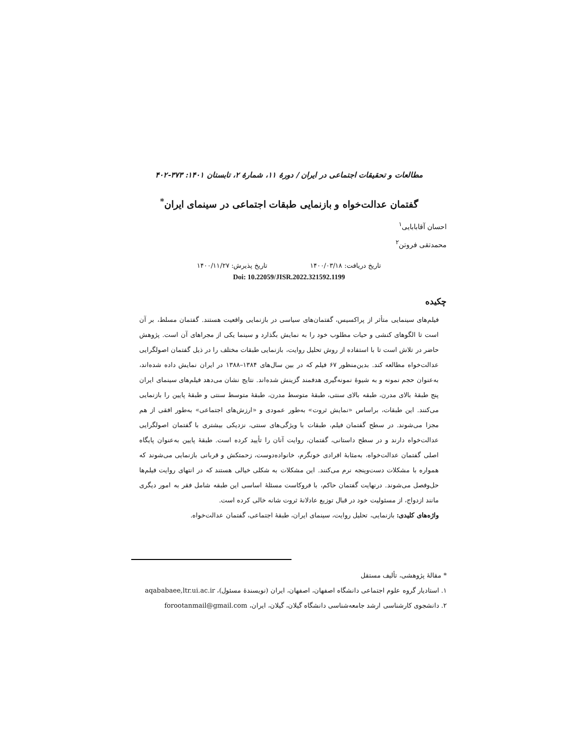مطالعات و تحقیقات اجتماعی در ایران / دورۀ ۱۱، شمارۀ ۲، تابستان ۱۴۰۱: ۳۷۳-۴۰۲
گفتمان عدالت‌خواه و بازنمایی طبقات اجتماعی در سینمای ایران<sup>*</sup>
احسان آقابابایی<sup>۱</sup>
محمدتقی فروتن<sup>۲</sup>
تاریخ دریافت: ۱۴۰۰/۰۳/۱۸ تاریخ پذیرش: ۱۴۰۰/۱۱/۲۷
Doi: 10.22059/JISR.2022.321592.1199
چکیده
فیلم‌های سینمایی متأثر از پراکسیس، گفتمان‌های سیاسی در بازنمایی واقعیت هستند. گفتمان مسلط، بر آن است تا الگوهای کنشی و حیات مطلوب خود را به نمایش بگذارد و سینما یکی از مجراهای آن است. پژوهش حاضر در تلاش است تا با استفاده از روش تحلیل روایت، بازنمایی طبقات مختلف را در ذیل گفتمان اصولگرایی عدالت‌خواه مطالعه کند. بدین‌منظور ۶۷ فیلم که در بین سال‌های ۱۳۸۴–۱۳۸۸ در ایران نمایش داده شده‌اند، به‌عنوان حجم نمونه و به شیوۀ نمونه‌گیری هدفمند گزینش شده‌اند. نتایج نشان می‌دهد فیلم‌های سینمای ایران پنج طبقۀ بالای مدرن، طبقه بالای سنتی، طبقۀ متوسط مدرن، طبقۀ متوسط سنتی و طبقۀ پایین را بازنمایی می‌کنند. این طبقات، براساس «نمایش ثروت» به‌طور عمودی و «ارزش‌های اجتماعی» به‌طور افقی از هم مجزا می‌شوند. در سطح گفتمان فیلم، طبقات با ویژگی‌های سنتی، نزدیکی بیشتری با گفتمان اصولگرایی عدالت‌خواه دارند و در سطح داستانی، گفتمان، روایت آنان را تأیید کرده است. طبقۀ پایین به‌عنوان پایگاه اصلی گفتمان عدالت‌خواه، به‌مثابۀ افرادی خونگرم، خانواده‌دوست، زحمتکش و قربانی بازنمایی می‌شوند که همواره با مشکلات دست‌وپنجه نرم می‌کنند. این مشکلات به شکلی خیالی هستند که در انتهای روایت فیلم‌ها حل‌وفصل می‌شوند. درنهایت گفتمان حاکم، با فروکاست مسئلۀ اساسی این طبقه شامل فقر به امور دیگری مانند ازدواج، از مسئولیت خود در قبال توزیع عادلانۀ ثروت شانه خالی کرده است.
واژه‌های کلیدی: بازنمایی، تحلیل روایت، سینمای ایران، طبقۀ اجتماعی، گفتمان عدالت‌خواه.
* مقالۀ پژوهشی، تألیف مستقل
۱. استادیار گروه علوم اجتماعی دانشگاه اصفهان، اصفهان، ایران (نویسندۀ مسئول)، aqababaee,ltr.ui.ac.ir
۲. دانشجوی کارشناسی ارشد جامعه‌شناسی دانشگاه گیلان، گیلان، ایران، forootanmail@gmail.com